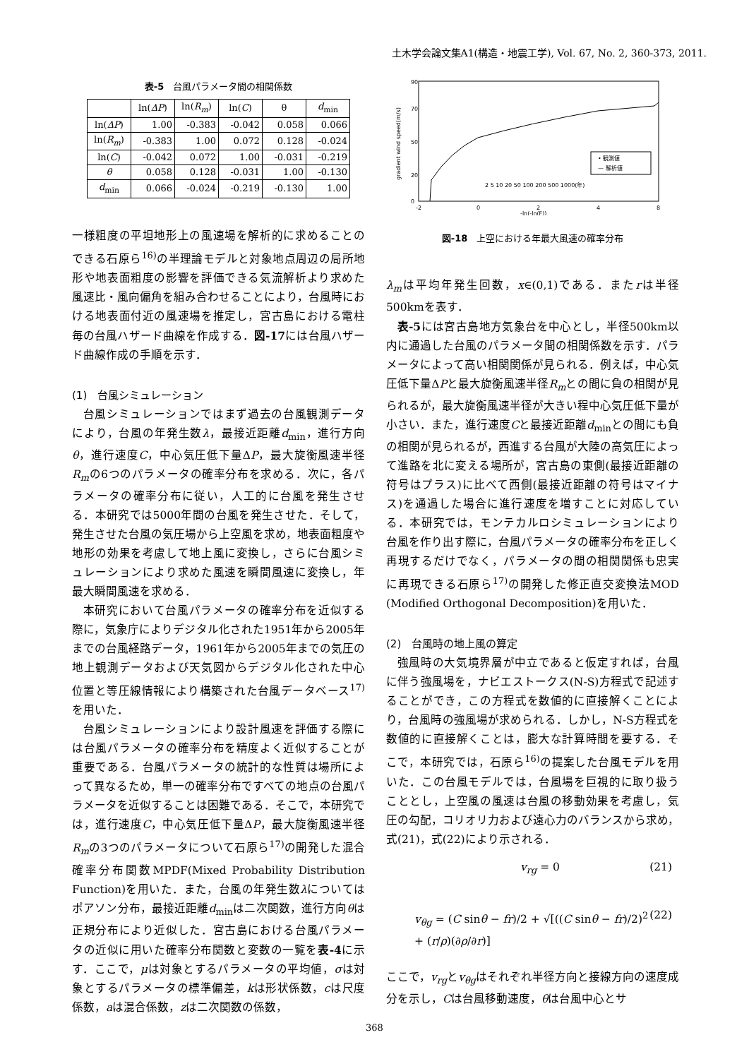土木学会論文集A1(構造・地震工学), Vol. 67, No. 2, 360-373, 2011.
表-5　台風パラメータ間の相関係数
| | ln( ΔP ) | ln( R<sub>m</sub> ) | ln( C ) | θ | d<sub>min</sub> |
| --- | --- | --- | --- | --- | --- |
| ln( ΔP ) | 1.00 | -0.383 | -0.042 | 0.058 | 0.066 |
| ln( R<sub>m</sub> ) | -0.383 | 1.00 | 0.072 | 0.128 | -0.024 |
| ln( C ) | -0.042 | 0.072 | 1.00 | -0.031 | -0.219 |
| θ | 0.058 | 0.128 | -0.031 | 1.00 | -0.130 |
| d<sub>min</sub> | 0.066 | -0.024 | -0.219 | -0.130 | 1.00 |
一様粗度の平坦地形上の風速場を解析的に求めることのできる石原ら<sup>16)</sup>の半理論モデルと対象地点周辺の局所地形や地表面粗度の影響を評価できる気流解析より求めた風速比・風向偏角を組み合わせることにより，台風時における地表面付近の風速場を推定し，宮古島における電柱毎の台風ハザード曲線を作成する．図-17には台風ハザード曲線作成の手順を示す．
(1)　台風シミュレーション
台風シミュレーションではまず過去の台風観測データにより，台風の年発生数λ，最接近距離d<sub>min</sub>，進行方向θ，進行速度C，中心気圧低下量ΔP，最大旋衡風速半径R<sub>m</sub>の6つのパラメータの確率分布を求める．次に，各パラメータの確率分布に従い，人工的に台風を発生させる．本研究では5000年間の台風を発生させた．そして，発生させた台風の気圧場から上空風を求め，地表面粗度や地形の効果を考慮して地上風に変換し，さらに台風シミュレーションにより求めた風速を瞬間風速に変換し，年最大瞬間風速を求める．
本研究において台風パラメータの確率分布を近似する際に，気象庁によりデジタル化された1951年から2005年までの台風経路データ，1961年から2005年までの気圧の地上観測データおよび天気図からデジタル化された中心位置と等圧線情報により構築された台風データベース<sup>17)</sup>を用いた．
台風シミュレーションにより設計風速を評価する際には台風パラメータの確率分布を精度よく近似することが重要である．台風パラメータの統計的な性質は場所によって異なるため，単一の確率分布ですべての地点の台風パラメータを近似することは困難である．そこで，本研究では，進行速度C，中心気圧低下量ΔP，最大旋衡風速半径R<sub>m</sub>の3つのパラメータについて石原ら<sup>17)</sup>の開発した混合確率分布関数MPDF(Mixed Probability Distribution Function)を用いた．また，台風の年発生数λについてはポアソン分布，最接近距離d<sub>min</sub>は二次関数，進行方向θは正規分布により近似した．宮古島における台風パラメータの近似に用いた確率分布関数と変数の一覧を表-4に示す．ここで，μは対象とするパラメータの平均値，σは対象とするパラメータの標準偏差，kは形状係数，cは尺度係数，aは混合係数，zは二次関数の係数，
gradient wind speed(m/s)
0
90
70
50
20
-2
0
2
4
8
-ln(-ln(F))
• 観測値
— 解析値
2 5 10 20 50 100 200 500 1000(年)
図-18　上空における年最大風速の確率分布
λ<sub>m</sub>は平均年発生回数，x∈(0,1)である．またrは半径500kmを表す．
表-5には宮古島地方気象台を中心とし，半径500km以内に通過した台風のパラメータ間の相関係数を示す．パラメータによって高い相関関係が見られる．例えば，中心気圧低下量ΔPと最大旋衡風速半径R<sub>m</sub>との間に負の相関が見られるが，最大旋衡風速半径が大きい程中心気圧低下量が小さい．また，進行速度Cと最接近距離d<sub>min</sub>との間にも負の相関が見られるが，西進する台風が大陸の高気圧によって進路を北に変える場所が，宮古島の東側(最接近距離の符号はプラス)に比べて西側(最接近距離の符号はマイナス)を通過した場合に進行速度を増すことに対応している．本研究では，モンテカルロシミュレーションにより台風を作り出す際に，台風パラメータの確率分布を正しく再現するだけでなく，パラメータの間の相関関係も忠実に再現できる石原ら<sup>17)</sup>の開発した修正直交変換法MOD (Modified Orthogonal Decomposition)を用いた．
(2)　台風時の地上風の算定
強風時の大気境界層が中立であると仮定すれば，台風に伴う強風場を，ナビエストークス(N-S)方程式で記述することができ，この方程式を数値的に直接解くことにより，台風時の強風場が求められる．しかし，N-S方程式を数値的に直接解くことは，膨大な計算時間を要する．そこで，本研究では，石原ら<sup>16)</sup>の提案した台風モデルを用いた．この台風モデルでは，台風場を巨視的に取り扱うこととし，上空風の風速は台風の移動効果を考慮し，気圧の勾配，コリオリ力および遠心力のバランスから求め，式(21)，式(22)により示される．
v<sub>rg</sub> = 0 (21)
v<sub>θg</sub> = (C sinθ − fr)/2 + √[((C sinθ − fr)/2)<sup>2</sup> + (r/ρ)(∂ρ/∂r)] (22)
ここで，v<sub>rg</sub>とv<sub>θg</sub>はそれぞれ半径方向と接線方向の速度成分を示し，Cは台風移動速度，θは台風中心とサ
368